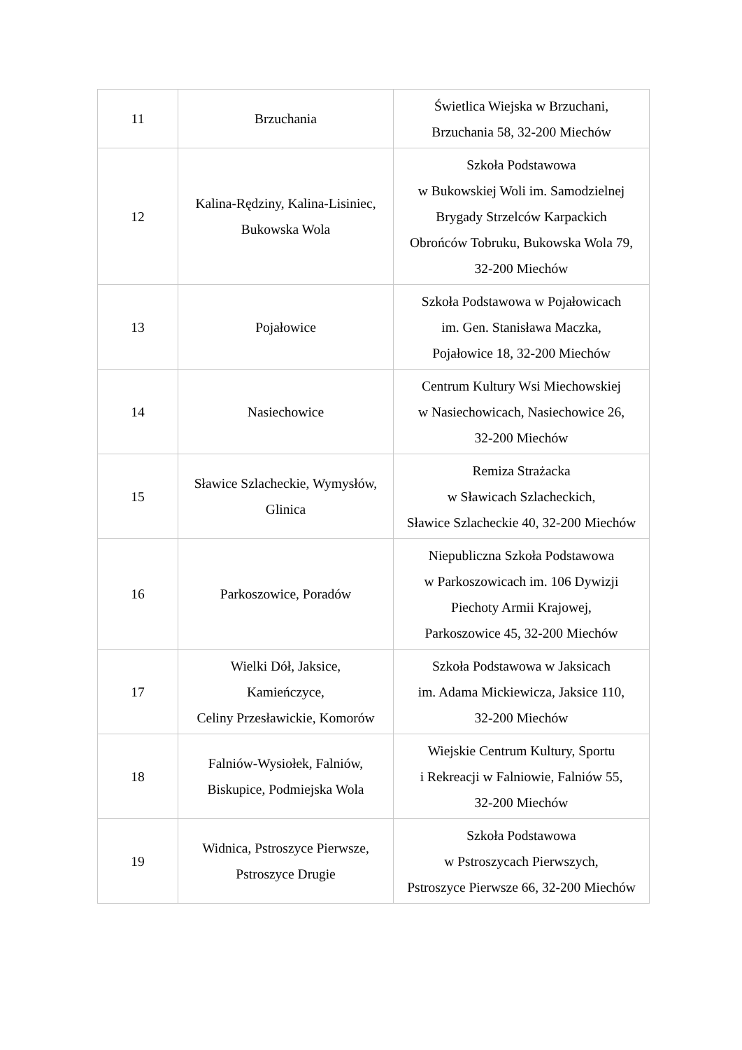| 11 | Brzuchania | Świetlica Wiejska w Brzuchani, Brzuchania 58, 32-200 Miechów |
| 12 | Kalina-Rędziny, Kalina-Lisiniec, Bukowska Wola | Szkoła Podstawowa w Bukowskiej Woli im. Samodzielnej Brygady Strzelców Karpackich Obrońców Tobruku, Bukowska Wola 79, 32-200 Miechów |
| 13 | Pojałowice | Szkoła Podstawowa w Pojałowicach im. Gen. Stanisława Maczka, Pojałowice 18, 32-200 Miechów |
| 14 | Nasiechowice | Centrum Kultury Wsi Miechowskiej w Nasiechowicach, Nasiechowice 26, 32-200 Miechów |
| 15 | Sławice Szlacheckie, Wymysłów, Glinica | Remiza Strażacka w Sławicach Szlacheckich, Sławice Szlacheckie 40, 32-200 Miechów |
| 16 | Parkoszowice, Poradów | Niepubliczna Szkoła Podstawowa w Parkoszowicach im. 106 Dywizji Piechoty Armii Krajowej, Parkoszowice 45, 32-200 Miechów |
| 17 | Wielki Dół, Jaksice, Kamieńczyce, Celiny Przesławickie, Komorów | Szkoła Podstawowa w Jaksicach im. Adama Mickiewicza, Jaksice 110, 32-200 Miechów |
| 18 | Falniów-Wysiołek, Falniów, Biskupice, Podmiejska Wola | Wiejskie Centrum Kultury, Sportu i Rekreacji w Falniowie, Falniów 55, 32-200 Miechów |
| 19 | Widnica, Pstroszyce Pierwsze, Pstroszyce Drugie | Szkoła Podstawowa w Pstroszycach Pierwszych, Pstroszyce Pierwsze 66, 32-200 Miechów |